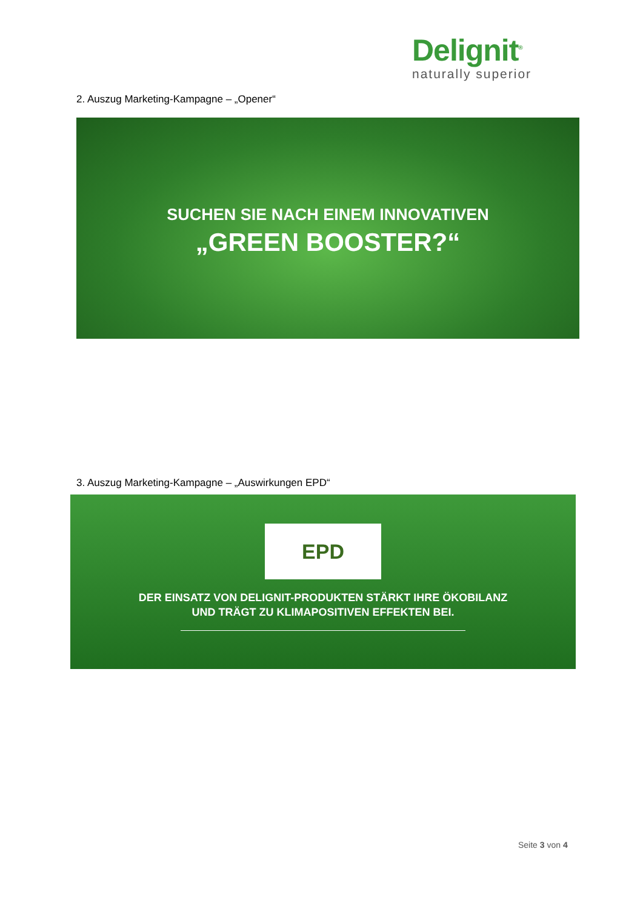Delignit<sup>®</sup>
naturally superior
2. Auszug Marketing-Kampagne – „Opener“
SUCHEN SIE NACH EINEM INNOVATIVEN
„GREEN BOOSTER?“
3. Auszug Marketing-Kampagne – „Auswirkungen EPD“
EPD
DER EINSATZ VON DELIGNIT-PRODUKTEN STÄRKT IHRE ÖKOBILANZ
UND TRÄGT ZU KLIMAPOSITIVEN EFFEKTEN BEI.
Seite 3 von 4